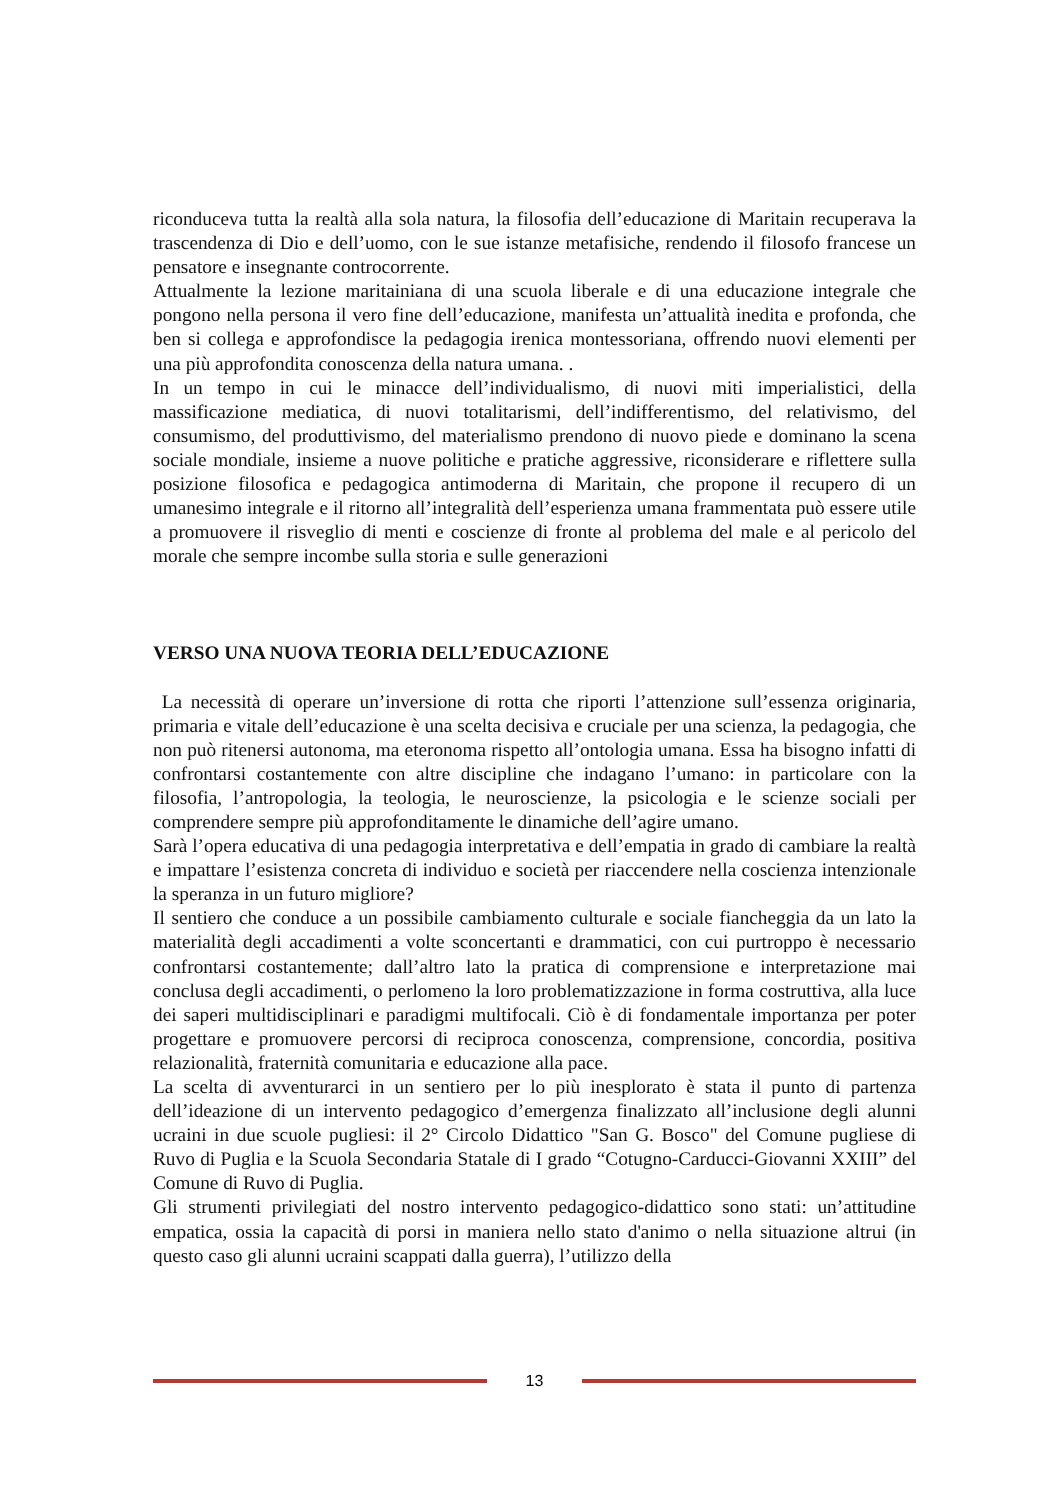riconduceva tutta la realtà alla sola natura, la filosofia dell’educazione di Maritain recuperava la trascendenza di Dio e dell’uomo, con le sue istanze metafisiche, rendendo il filosofo francese un pensatore e insegnante controcorrente.
Attualmente la lezione maritainiana di una scuola liberale e di una educazione integrale che pongono nella persona il vero fine dell’educazione, manifesta un’attualità inedita e profonda, che ben si collega e approfondisce la pedagogia irenica montessoriana, offrendo nuovi elementi per una più approfondita conoscenza della natura umana. .
In un tempo in cui le minacce dell’individualismo, di nuovi miti imperialistici, della massificazione mediatica, di nuovi totalitarismi, dell’indifferentismo, del relativismo, del consumismo, del produttivismo, del materialismo prendono di nuovo piede e dominano la scena sociale mondiale, insieme a nuove politiche e pratiche aggressive, riconsiderare e riflettere sulla posizione filosofica e pedagogica antimoderna di Maritain, che propone il recupero di un umanesimo integrale e il ritorno all’integralità dell’esperienza umana frammentata può essere utile a promuovere il risveglio di menti e coscienze di fronte al problema del male e al pericolo del morale che sempre incombe sulla storia e sulle generazioni
VERSO UNA NUOVA TEORIA DELL’EDUCAZIONE
La necessità di operare un’inversione di rotta che riporti l’attenzione sull’essenza originaria, primaria e vitale dell’educazione è una scelta decisiva e cruciale per una scienza, la pedagogia, che non può ritenersi autonoma, ma eteronoma rispetto all’ontologia umana. Essa ha bisogno infatti di confrontarsi costantemente con altre discipline che indagano l’umano: in particolare con la filosofia, l’antropologia, la teologia, le neuroscienze, la psicologia e le scienze sociali per comprendere sempre più approfonditamente le dinamiche dell’agire umano.
Sarà l’opera educativa di una pedagogia interpretativa e dell’empatia in grado di cambiare la realtà e impattare l’esistenza concreta di individuo e società per riaccendere nella coscienza intenzionale la speranza in un futuro migliore?
Il sentiero che conduce a un possibile cambiamento culturale e sociale fiancheggia da un lato la materialità degli accadimenti a volte sconcertanti e drammatici, con cui purtroppo è necessario confrontarsi costantemente; dall’altro lato la pratica di comprensione e interpretazione mai conclusa degli accadimenti, o perlomeno la loro problematizzazione in forma costruttiva, alla luce dei saperi multidisciplinari e paradigmi multifocali. Ciò è di fondamentale importanza per poter progettare e promuovere percorsi di reciproca conoscenza, comprensione, concordia, positiva relazionalità, fraternità comunitaria e educazione alla pace.
La scelta di avventurarci in un sentiero per lo più inesplorato è stata il punto di partenza dell’ideazione di un intervento pedagogico d’emergenza finalizzato all’inclusione degli alunni ucraini in due scuole pugliesi: il 2° Circolo Didattico "San G. Bosco" del Comune pugliese di Ruvo di Puglia e la Scuola Secondaria Statale di I grado “Cotugno-Carducci-Giovanni XXIII” del Comune di Ruvo di Puglia.
Gli strumenti privilegiati del nostro intervento pedagogico-didattico sono stati: un’attitudine empatica, ossia la capacità di porsi in maniera nello stato d'animo o nella situazione altrui (in questo caso gli alunni ucraini scappati dalla guerra), l’utilizzo della
13